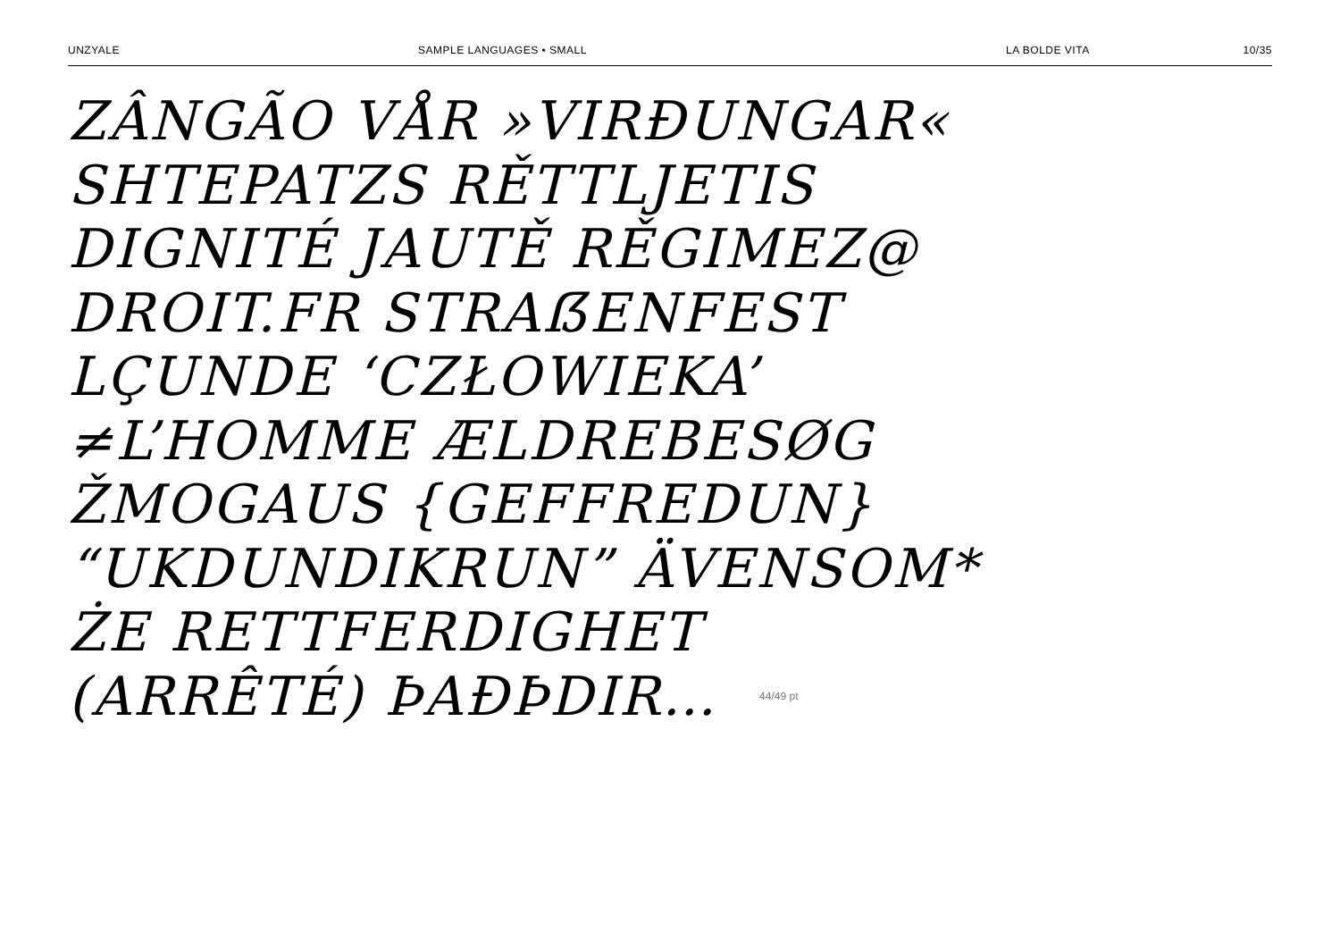UNZYALE SAMPLE LANGUAGES • SMALL LA BOLDE VITA 10/35
ZÂNGÃO VÅR »VIRÐUNGAR«
SHTEPATZS RĚTTLJETIS
DIGNITÉ JAUTĚ RĚGIMEZ@
DROIT.FR STRAẞENFEST
LÇUNDE ‘CZŁOWIEKA’
≠L’HOMME ÆLDREBESØG
ŽMOGAUS {GEFFREDUN}
“UKDUNDIKRUN” ÄVENSOM*
ŻE RETTFERDIGHET
(ARRÊTÉ) ÞAÐÞDIR… 44/49 pt